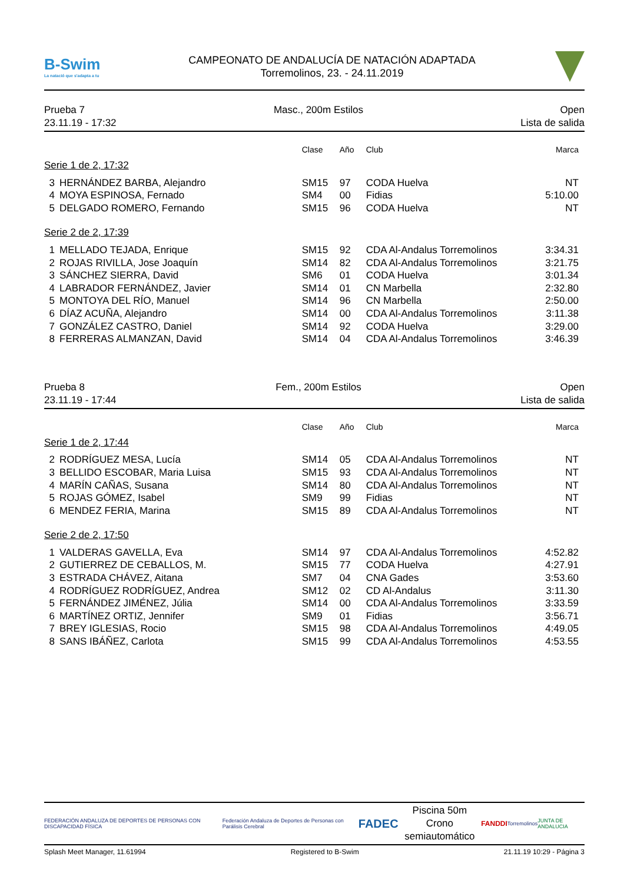B-Swim
La natació que s'adapta a tu
CAMPEONATO DE ANDALUCÍA DE NATACIÓN ADAPTADA
Torremolinos, 23. - 24.11.2019
Prueba 7
23.11.19 - 17:32
Masc., 200m Estilos Open
Lista de salida
| | | Clase | Año | Club | Marca |
| --- | --- | --- | --- | --- | --- |
| Serie 1 de 2, 17:32 | | | | | |
| 3 | HERNÁNDEZ BARBA, Alejandro | SM15 | 97 | CODA Huelva | NT |
| 4 | MOYA ESPINOSA, Fernado | SM4 | 00 | Fidias | 5:10.00 |
| 5 | DELGADO ROMERO, Fernando | SM15 | 96 | CODA Huelva | NT |
| Serie 2 de 2, 17:39 | | | | | |
| 1 | MELLADO TEJADA, Enrique | SM15 | 92 | CDA Al-Andalus Torremolinos | 3:34.31 |
| 2 | ROJAS RIVILLA, Jose Joaquín | SM14 | 82 | CDA Al-Andalus Torremolinos | 3:21.75 |
| 3 | SÁNCHEZ SIERRA, David | SM6 | 01 | CODA Huelva | 3:01.34 |
| 4 | LABRADOR FERNÁNDEZ, Javier | SM14 | 01 | CN Marbella | 2:32.80 |
| 5 | MONTOYA DEL RÍO, Manuel | SM14 | 96 | CN Marbella | 2:50.00 |
| 6 | DÍAZ ACUÑA, Alejandro | SM14 | 00 | CDA Al-Andalus Torremolinos | 3:11.38 |
| 7 | GONZÁLEZ CASTRO, Daniel | SM14 | 92 | CODA Huelva | 3:29.00 |
| 8 | FERRERAS ALMANZAN, David | SM14 | 04 | CDA Al-Andalus Torremolinos | 3:46.39 |
Prueba 8
23.11.19 - 17:44
Fem., 200m Estilos Open
Lista de salida
| | | Clase | Año | Club | Marca |
| --- | --- | --- | --- | --- | --- |
| Serie 1 de 2, 17:44 | | | | | |
| 2 | RODRÍGUEZ MESA, Lucía | SM14 | 05 | CDA Al-Andalus Torremolinos | NT |
| 3 | BELLIDO ESCOBAR, Maria Luisa | SM15 | 93 | CDA Al-Andalus Torremolinos | NT |
| 4 | MARÍN CAÑAS, Susana | SM14 | 80 | CDA Al-Andalus Torremolinos | NT |
| 5 | ROJAS GÓMEZ, Isabel | SM9 | 99 | Fidias | NT |
| 6 | MENDEZ FERIA, Marina | SM15 | 89 | CDA Al-Andalus Torremolinos | NT |
| Serie 2 de 2, 17:50 | | | | | |
| 1 | VALDERAS GAVELLA, Eva | SM14 | 97 | CDA Al-Andalus Torremolinos | 4:52.82 |
| 2 | GUTIERREZ DE CEBALLOS, M. | SM15 | 77 | CODA Huelva | 4:27.91 |
| 3 | ESTRADA CHÁVEZ, Aitana | SM7 | 04 | CNA Gades | 3:53.60 |
| 4 | RODRÍGUEZ RODRÍGUEZ, Andrea | SM12 | 02 | CD Al-Andalus | 3:11.30 |
| 5 | FERNÁNDEZ JIMÉNEZ, Júlia | SM14 | 00 | CDA Al-Andalus Torremolinos | 3:33.59 |
| 6 | MARTÍNEZ ORTIZ, Jennifer | SM9 | 01 | Fidias | 3:56.71 |
| 7 | BREY IGLESIAS, Rocio | SM15 | 98 | CDA Al-Andalus Torremolinos | 4:49.05 |
| 8 | SANS IBÁÑEZ, Carlota | SM15 | 99 | CDA Al-Andalus Torremolinos | 4:53.55 |
FEDERACIÓN ANDALUZA DE DEPORTES DE PERSONAS CON DISCAPACIDAD FÍSICA Federación Andaluza de Deportes de Personas con Parálisis Cerebral FADEC
Piscina 50m
Crono semiautomático
FANDDI Torremolinos JUNTA DE ANDALUCIA
Splash Meet Manager, 11.61994 Registered to B-Swim 21.11.19 10:29 - Página 3